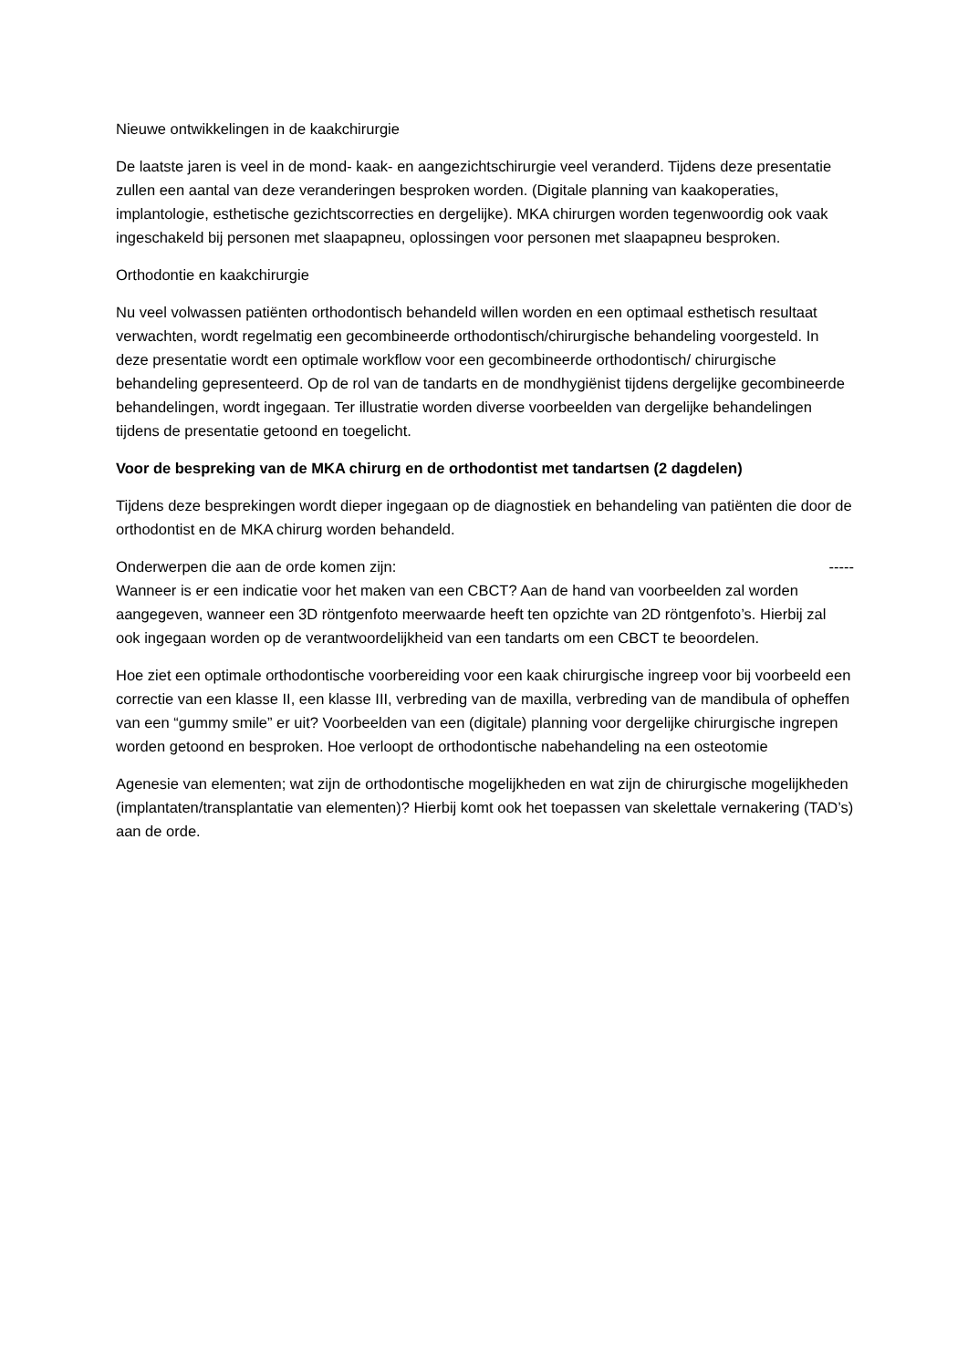Nieuwe ontwikkelingen in de kaakchirurgie
De laatste jaren is veel in de mond- kaak- en aangezichtschirurgie veel veranderd. Tijdens deze presentatie zullen een aantal van deze veranderingen besproken worden. (Digitale planning van kaakoperaties, implantologie, esthetische gezichtscorrecties en dergelijke). MKA chirurgen worden tegenwoordig ook vaak ingeschakeld bij personen met slaapapneu, oplossingen voor personen met slaapapneu besproken.
Orthodontie en kaakchirurgie
Nu veel volwassen patiënten orthodontisch behandeld willen worden en een optimaal esthetisch resultaat verwachten, wordt regelmatig een gecombineerde orthodontisch/chirurgische behandeling voorgesteld. In deze presentatie wordt een optimale workflow voor een gecombineerde orthodontisch/ chirurgische behandeling gepresenteerd. Op de rol van de tandarts en de mondhygiënist tijdens dergelijke gecombineerde behandelingen, wordt ingegaan. Ter illustratie worden diverse voorbeelden van dergelijke behandelingen tijdens de presentatie getoond en toegelicht.
Voor de bespreking van de MKA chirurg en de orthodontist met tandartsen (2 dagdelen)
Tijdens deze besprekingen wordt dieper ingegaan op de diagnostiek en behandeling van patiënten die door de orthodontist en de MKA chirurg worden behandeld.
Onderwerpen die aan de orde komen zijn: -----
Wanneer is er een indicatie voor het maken van een CBCT? Aan de hand van voorbeelden zal worden aangegeven, wanneer een 3D röntgenfoto meerwaarde heeft ten opzichte van 2D röntgenfoto’s. Hierbij zal ook ingegaan worden op de verantwoordelijkheid van een tandarts om een CBCT te beoordelen.
Hoe ziet een optimale orthodontische voorbereiding voor een kaak chirurgische ingreep voor bij voorbeeld een correctie van een klasse II, een klasse III, verbreding van de maxilla, verbreding van de mandibula of opheffen van een “gummy smile” er uit? Voorbeelden van een (digitale) planning voor dergelijke chirurgische ingrepen worden getoond en besproken. Hoe verloopt de orthodontische nabehandeling na een osteotomie
Agenesie van elementen; wat zijn de orthodontische mogelijkheden en wat zijn de chirurgische mogelijkheden (implantaten/transplantatie van elementen)? Hierbij komt ook het toepassen van skelettale vernakering (TAD’s) aan de orde.